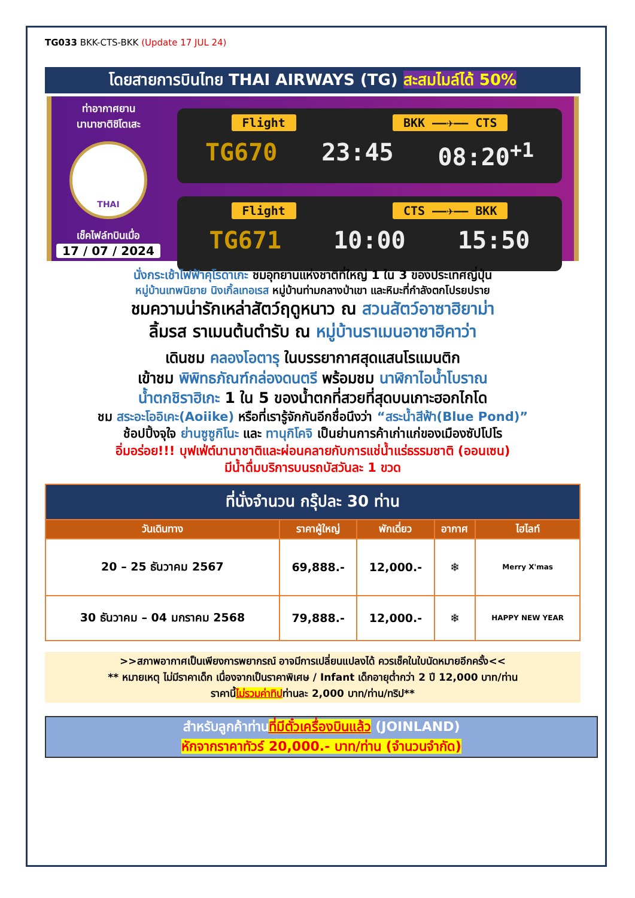TG033 BKK-CTS-BKK (Update 17 JUL 24)
โดยสายการบินไทย THAI AIRWAYS (TG) สะสมไมล์ได้ 50%
ท่าอากาศยาน
นานาชาติชิโตเสะ
THAI
เช็คไฟล์ทบินเมื่อ
17 / 07 / 2024
Flight BKK ——✈—— CTS
TG670 23:45 08:20<sup>+1</sup>
Flight CTS ——✈—— BKK
TG671 10:00 15:50
นั่งกระเช้าไฟฟ้าคุโรดาเกะ ชมอุทยานแห่งชาติที่ใหญ่ 1 ใน 3 ของประเทศญี่ปุ่น
หมู่บ้านเทพนิยาย นิงเกิ้ลเทอเรส หมู่บ้านท่ามกลางป่าเขา และหิมะที่กำลังตกโปรยปราย
ชมความน่ารักเหล่าสัตว์ฤดูหนาว ณ สวนสัตว์อาซาฮิยาม่า
ลิ้มรส ราเมนต้นตำรับ ณ หมู่บ้านราเมนอาซาฮิคาว่า
เดินชม คลองโอตารุ ในบรรยากาศสุดแสนโรแมนติก
เข้าชม พิพิทธภัณฑ์กล่องดนตรี พร้อมชม นาฬิกาไอน้ำโบราณ
น้ำตกชิราฮิเกะ 1 ใน 5 ของน้ำตกที่สวยที่สุดบนเกาะฮอกไกโด
ชม สระอะโออิเคะ(Aoiike) หรือที่เรารู้จักกันอีกชื่อนึงว่า “สระน้ำสีฟ้า(Blue Pond)”
ช้อปปิ้งจุใจ ย่านซูซูกิโนะ และ ทานุกิโคจิ เป็นย่านการค้าเก่าแก่ของเมืองซัปโปโร
อิ่มอร่อย!!! บุฟเฟ่ต์นานาชาติและผ่อนคลายกับการแช่น้ำแร่ธรรมชาติ (ออนเซน)
มีน้ำดื่มบริการบนรถบัสวันละ 1 ขวด
| ที่นั่งจำนวน กรุ๊ปละ 30 ท่าน | | | | |
| --- | --- | --- | --- | --- |
| วันเดินทาง | ราคาผู้ใหญ่ | พักเดี่ยว | อากาศ | ไฮไลท์ |
| 20 – 25 ธันวาคม 2567 | 69,888.- | 12,000.- | ❄ | Merry X'mas |
| 30 ธันวาคม – 04 มกราคม 2568 | 79,888.- | 12,000.- | ❄ | HAPPY NEW YEAR |
>>สภาพอากาศเป็นเพียงการพยากรณ์ อาจมีการเปลี่ยนแปลงได้ ควรเช็คในใบนัดหมายอีกครั้ง<<
** หมายเหตุ ไม่มีราคาเด็ก เนื่องจากเป็นราคาพิเศษ / Infant เด็กอายุต่ำกว่า 2 ปี 12,000 บาท/ท่าน
ราคานี้ไม่รวมค่าทิปท่านละ 2,000 บาท/ท่าน/ทริป**
สำหรับลูกค้าท่านที่มีตั๋วเครื่องบินแล้ว (JOINLAND)
หักจากราคาทัวร์ 20,000.- บาท/ท่าน (จำนวนจำกัด)